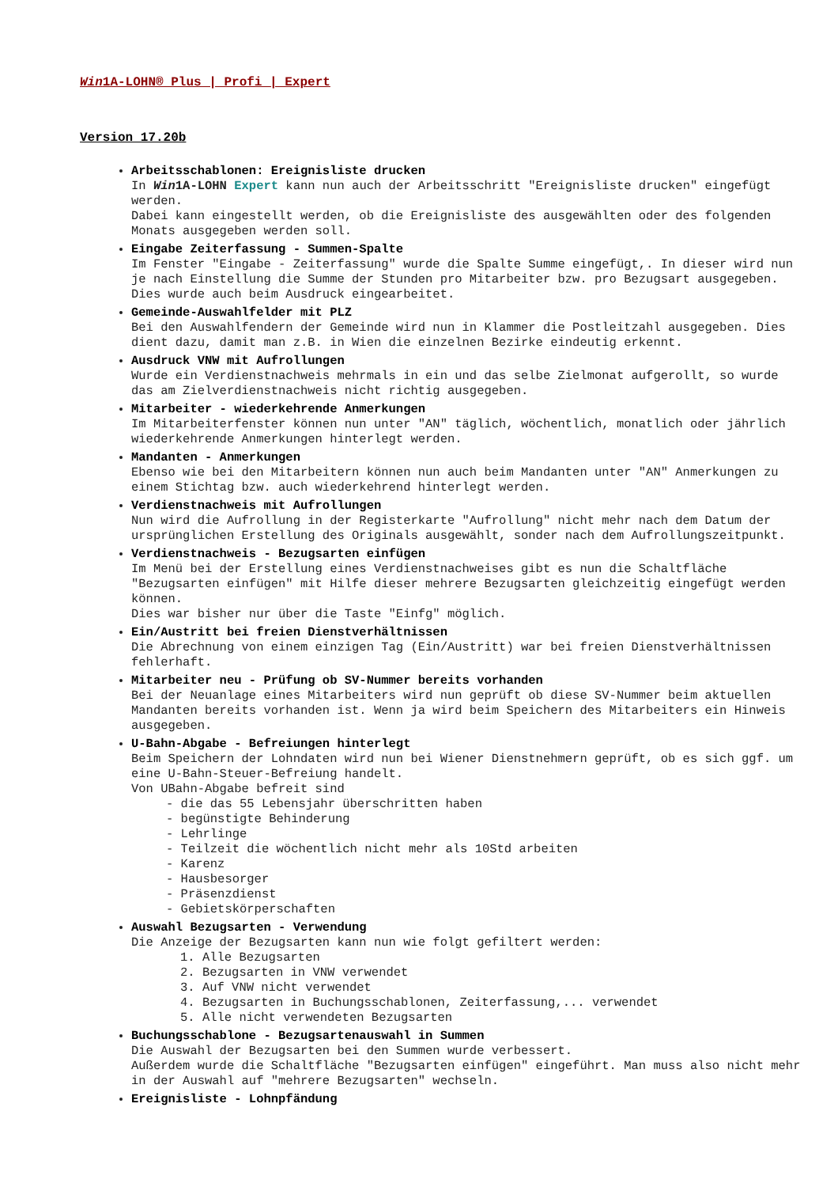Win1A-LOHN® Plus | Profi | Expert
Version 17.20b
Arbeitsschablonen: Ereignisliste drucken
In Win1A-LOHN Expert kann nun auch der Arbeitsschritt "Ereignisliste drucken" eingefügt werden.
Dabei kann eingestellt werden, ob die Ereignisliste des ausgewählten oder des folgenden Monats ausgegeben werden soll.
Eingabe Zeiterfassung - Summen-Spalte
Im Fenster "Eingabe - Zeiterfassung" wurde die Spalte Summe eingefügt,. In dieser wird nun je nach Einstellung die Summe der Stunden pro Mitarbeiter bzw. pro Bezugsart ausgegeben.
Dies wurde auch beim Ausdruck eingearbeitet.
Gemeinde-Auswahlfelder mit PLZ
Bei den Auswahlfendern der Gemeinde wird nun in Klammer die Postleitzahl ausgegeben. Dies dient dazu, damit man z.B. in Wien die einzelnen Bezirke eindeutig erkennt.
Ausdruck VNW mit Aufrollungen
Wurde ein Verdienstnachweis mehrmals in ein und das selbe Zielmonat aufgerollt, so wurde das am Zielverdienstnachweis nicht richtig ausgegeben.
Mitarbeiter - wiederkehrende Anmerkungen
Im Mitarbeiterfenster können nun unter "AN" täglich, wöchentlich, monatlich oder jährlich wiederkehrende Anmerkungen hinterlegt werden.
Mandanten - Anmerkungen
Ebenso wie bei den Mitarbeitern können nun auch beim Mandanten unter "AN" Anmerkungen zu einem Stichtag bzw. auch wiederkehrend hinterlegt werden.
Verdienstnachweis mit Aufrollungen
Nun wird die Aufrollung in der Registerkarte "Aufrollung" nicht mehr nach dem Datum der ursprünglichen Erstellung des Originals ausgewählt, sonder nach dem Aufrollungszeitpunkt.
Verdienstnachweis - Bezugsarten einfügen
Im Menü bei der Erstellung eines Verdienstnachweises gibt es nun die Schaltfläche "Bezugsarten einfügen" mit Hilfe dieser mehrere Bezugsarten gleichzeitig eingefügt werden können.
Dies war bisher nur über die Taste "Einfg" möglich.
Ein/Austritt bei freien Dienstverhältnissen
Die Abrechnung von einem einzigen Tag (Ein/Austritt) war bei freien Dienstverhältnissen fehlerhaft.
Mitarbeiter neu - Prüfung ob SV-Nummer bereits vorhanden
Bei der Neuanlage eines Mitarbeiters wird nun geprüft ob diese SV-Nummer beim aktuellen Mandanten bereits vorhanden ist. Wenn ja wird beim Speichern des Mitarbeiters ein Hinweis ausgegeben.
U-Bahn-Abgabe - Befreiungen hinterlegt
Beim Speichern der Lohndaten wird nun bei Wiener Dienstnehmern geprüft, ob es sich ggf. um eine U-Bahn-Steuer-Befreiung handelt.
Von UBahn-Abgabe befreit sind
- die das 55 Lebensjahr überschritten haben
- begünstigte Behinderung
- Lehrlinge
- Teilzeit die wöchentlich nicht mehr als 10Std arbeiten
- Karenz
- Hausbesorger
- Präsenzdienst
- Gebietskörperschaften
Auswahl Bezugsarten - Verwendung
Die Anzeige der Bezugsarten kann nun wie folgt gefiltert werden:
1. Alle Bezugsarten
2. Bezugsarten in VNW verwendet
3. Auf VNW nicht verwendet
4. Bezugsarten in Buchungsschablonen, Zeiterfassung,... verwendet
5. Alle nicht verwendeten Bezugsarten
Buchungsschablone - Bezugsartenauswahl in Summen
Die Auswahl der Bezugsarten bei den Summen wurde verbessert.
Außerdem wurde die Schaltfläche "Bezugsarten einfügen" eingeführt. Man muss also nicht mehr in der Auswahl auf "mehrere Bezugsarten" wechseln.
Ereignisliste - Lohnpfändung